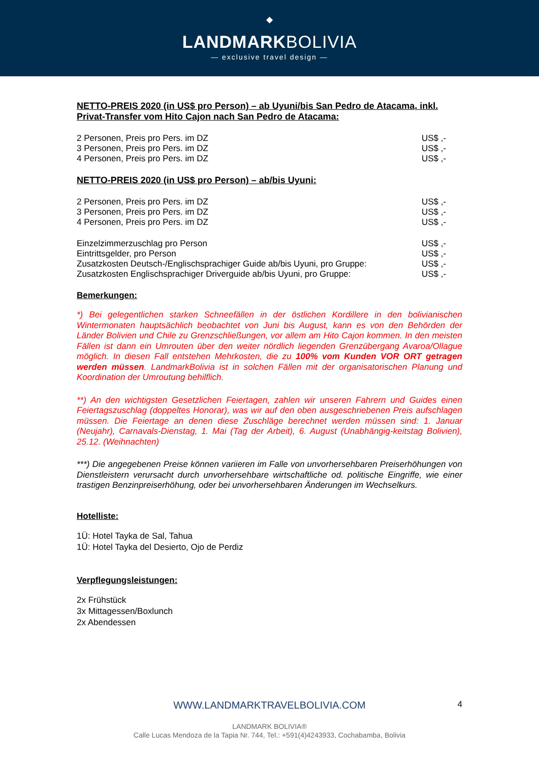◆
LANDMARKBOLIVIA
— exclusive travel design —
NETTO-PREIS 2020 (in US$ pro Person) – ab Uyuni/bis San Pedro de Atacama, inkl. Privat-Transfer vom Hito Cajon nach San Pedro de Atacama:
| 2 Personen, Preis pro Pers. im DZ | US$ ,- |
| 3 Personen, Preis pro Pers. im DZ | US$ ,- |
| 4 Personen, Preis pro Pers. im DZ | US$ ,- |
NETTO-PREIS 2020 (in US$ pro Person) – ab/bis Uyuni:
| 2 Personen, Preis pro Pers. im DZ | US$ ,- |
| 3 Personen, Preis pro Pers. im DZ | US$ ,- |
| 4 Personen, Preis pro Pers. im DZ | US$ ,- |
| Einzelzimmerzuschlag pro Person | US$ ,- |
| Eintrittsgelder, pro Person | US$ ,- |
| Zusatzkosten Deutsch-/Englischsprachiger Guide ab/bis Uyuni, pro Gruppe: | US$ ,- |
| Zusatzkosten Englischsprachiger Driverguide ab/bis Uyuni, pro Gruppe: | US$ ,- |
Bemerkungen:
*) Bei gelegentlichen starken Schneefällen in der östlichen Kordillere in den bolivianischen Wintermonaten hauptsächlich beobachtet von Juni bis August, kann es von den Behörden der Länder Bolivien und Chile zu Grenzschließungen, vor allem am Hito Cajon kommen. In den meisten Fällen ist dann ein Umrouten über den weiter nördlich liegenden Grenzübergang Avaroa/Ollague möglich. In diesen Fall entstehen Mehrkosten, die zu 100% vom Kunden VOR ORT getragen werden müssen. LandmarkBolivia ist in solchen Fällen mit der organisatorischen Planung und Koordination der Umroutung behilflich.
**) An den wichtigsten Gesetzlichen Feiertagen, zahlen wir unseren Fahrern und Guides einen Feiertagszuschlag (doppeltes Honorar), was wir auf den oben ausgeschriebenen Preis aufschlagen müssen. Die Feiertage an denen diese Zuschläge berechnet werden müssen sind: 1. Januar (Neujahr), Carnavals-Dienstag, 1. Mai (Tag der Arbeit), 6. August (Unabhängig-keitstag Bolivien), 25.12. (Weihnachten)
***) Die angegebenen Preise können variieren im Falle von unvorhersehbaren Preiserhöhungen von Dienstleistern verursacht durch unvorhersehbare wirtschaftliche od. politische Eingriffe, wie einer trastigen Benzinpreiserhöhung, oder bei unvorhersehbaren Änderungen im Wechselkurs.
Hotelliste:
1Ü: Hotel Tayka de Sal, Tahua
1Ü: Hotel Tayka del Desierto, Ojo de Perdiz
Verpflegungsleistungen:
2x Frühstück
3x Mittagessen/Boxlunch
2x Abendessen
WWW.LANDMARKTRAVELBOLIVIA.COM
4
LANDMARK BOLIVIA®
Calle Lucas Mendoza de la Tapia Nr. 744, Tel.: +591(4)4243933, Cochabamba, Bolivia